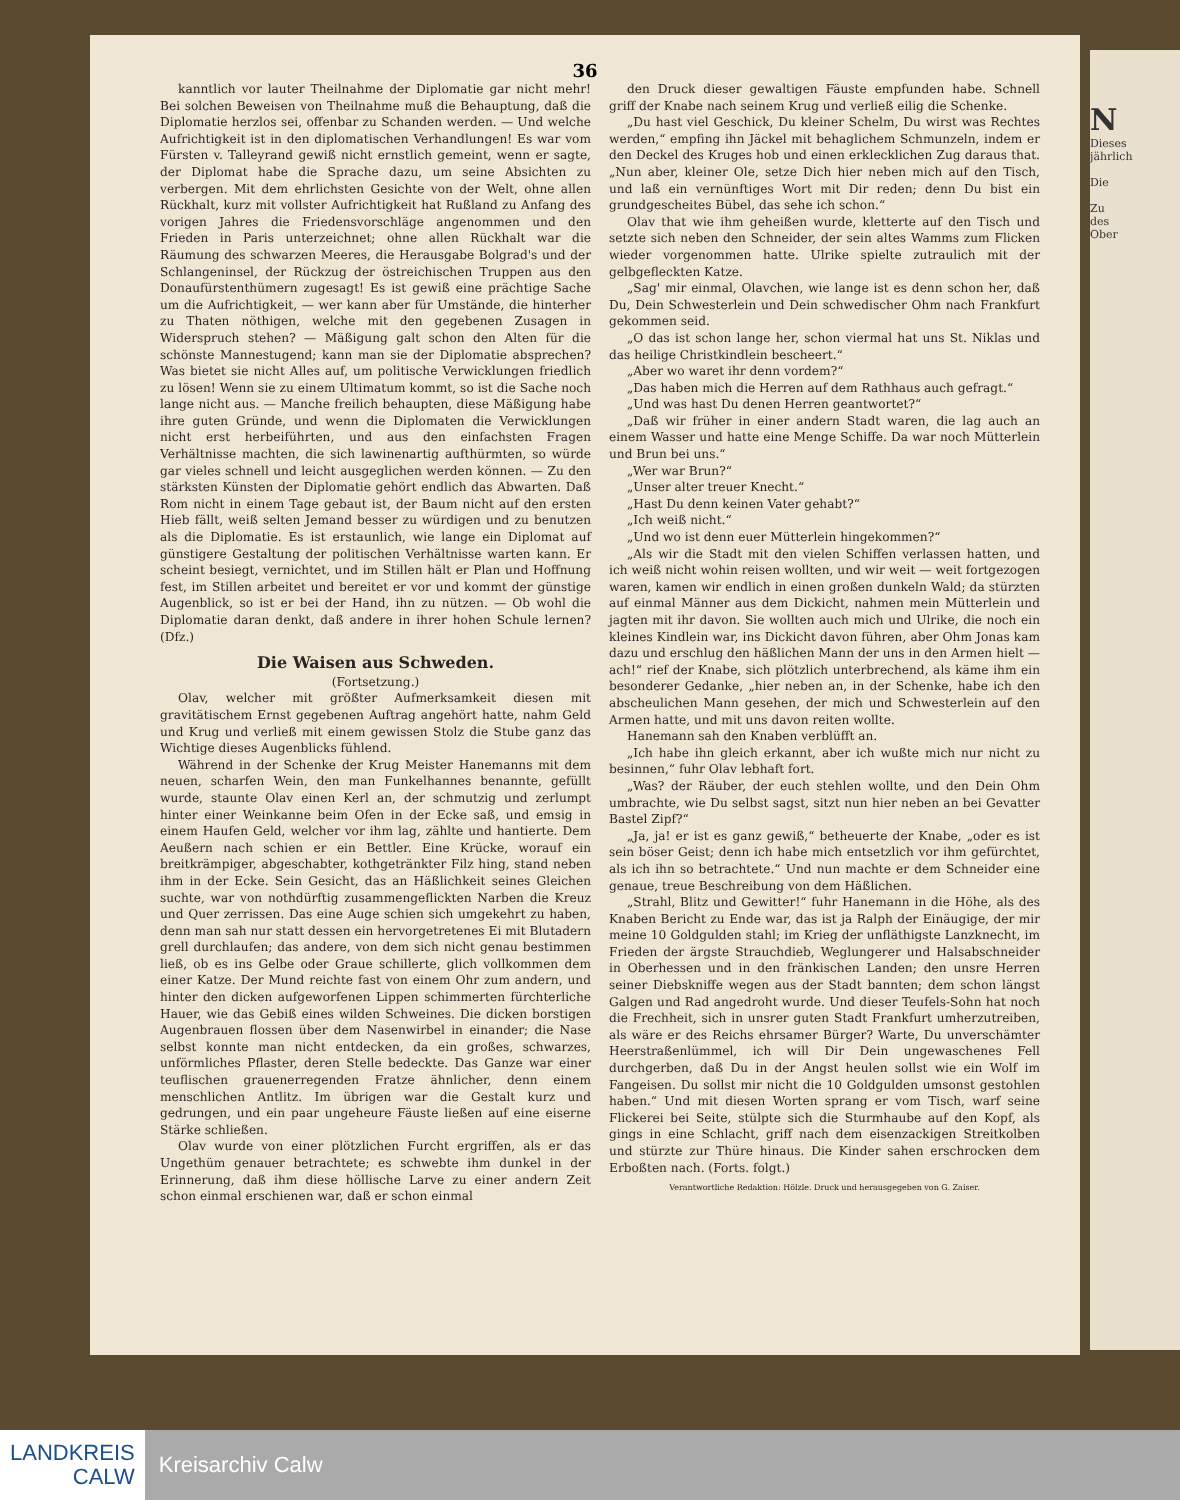36
kanntlich vor lauter Theilnahme der Diplomatie gar nicht mehr! Bei solchen Beweisen von Theilnahme muß die Behauptung, daß die Diplomatie herzlos sei, offenbar zu Schanden werden. — Und welche Aufrichtigkeit ist in den diplomatischen Verhandlungen! Es war vom Fürsten v. Talleyrand gewiß nicht ernstlich gemeint, wenn er sagte, der Diplomat habe die Sprache dazu, um seine Absichten zu verbergen. Mit dem ehrlichsten Gesichte von der Welt, ohne allen Rückhalt, kurz mit vollster Aufrichtigkeit hat Rußland zu Anfang des vorigen Jahres die Friedensvorschläge angenommen und den Frieden in Paris unterzeichnet; ohne allen Rückhalt war die Räumung des schwarzen Meeres, die Herausgabe Bolgrad's und der Schlangeninsel, der Rückzug der östreichischen Truppen aus den Donaufürstenthümern zugesagt! Es ist gewiß eine prächtige Sache um die Aufrichtigkeit, — wer kann aber für Umstände, die hinterher zu Thaten nöthigen, welche mit den gegebenen Zusagen in Widerspruch stehen? — Mäßigung galt schon den Alten für die schönste Mannestugend; kann man sie der Diplomatie absprechen? Was bietet sie nicht Alles auf, um politische Verwicklungen friedlich zu lösen! Wenn sie zu einem Ultimatum kommt, so ist die Sache noch lange nicht aus. — Manche freilich behaupten, diese Mäßigung habe ihre guten Gründe, und wenn die Diplomaten die Verwicklungen nicht erst herbeiführten, und aus den einfachsten Fragen Verhältnisse machten, die sich lawinenartig aufthürmten, so würde gar vieles schnell und leicht ausgeglichen werden können. — Zu den stärksten Künsten der Diplomatie gehört endlich das Abwarten. Daß Rom nicht in einem Tage gebaut ist, der Baum nicht auf den ersten Hieb fällt, weiß selten Jemand besser zu würdigen und zu benutzen als die Diplomatie. Es ist erstaunlich, wie lange ein Diplomat auf günstigere Gestaltung der politischen Verhältnisse warten kann. Er scheint besiegt, vernichtet, und im Stillen hält er Plan und Hoffnung fest, im Stillen arbeitet und bereitet er vor und kommt der günstige Augenblick, so ist er bei der Hand, ihn zu nützen. — Ob wohl die Diplomatie daran denkt, daß andere in ihrer hohen Schule lernen? (Dfz.)
Die Waisen aus Schweden.
(Fortsetzung.)
Olav, welcher mit größter Aufmerksamkeit diesen mit gravitätischem Ernst gegebenen Auftrag angehört hatte, nahm Geld und Krug und verließ mit einem gewissen Stolz die Stube ganz das Wichtige dieses Augenblicks fühlend.
Während in der Schenke der Krug Meister Hanemanns mit dem neuen, scharfen Wein, den man Funkelhannes benannte, gefüllt wurde, staunte Olav einen Kerl an, der schmutzig und zerlumpt hinter einer Weinkanne beim Ofen in der Ecke saß, und emsig in einem Haufen Geld, welcher vor ihm lag, zählte und hantierte. Dem Aeußern nach schien er ein Bettler. Eine Krücke, worauf ein breitkrämpiger, abgeschabter, kothgetränkter Filz hing, stand neben ihm in der Ecke. Sein Gesicht, das an Häßlichkeit seines Gleichen suchte, war von nothdürftig zusammengeflickten Narben die Kreuz und Quer zerrissen. Das eine Auge schien sich umgekehrt zu haben, denn man sah nur statt dessen ein hervorgetretenes Ei mit Blutadern grell durchlaufen; das andere, von dem sich nicht genau bestimmen ließ, ob es ins Gelbe oder Graue schillerte, glich vollkommen dem einer Katze. Der Mund reichte fast von einem Ohr zum andern, und hinter den dicken aufgeworfenen Lippen schimmerten fürchterliche Hauer, wie das Gebiß eines wilden Schweines. Die dicken borstigen Augenbrauen flossen über dem Nasenwirbel in einander; die Nase selbst konnte man nicht entdecken, da ein großes, schwarzes, unförmliches Pflaster, deren Stelle bedeckte. Das Ganze war einer teuflischen grauenerregenden Fratze ähnlicher, denn einem menschlichen Antlitz. Im übrigen war die Gestalt kurz und gedrungen, und ein paar ungeheure Fäuste ließen auf eine eiserne Stärke schließen.
Olav wurde von einer plötzlichen Furcht ergriffen, als er das Ungethüm genauer betrachtete; es schwebte ihm dunkel in der Erinnerung, daß ihm diese höllische Larve zu einer andern Zeit schon einmal erschienen war, daß er schon einmal
den Druck dieser gewaltigen Fäuste empfunden habe. Schnell griff der Knabe nach seinem Krug und verließ eilig die Schenke.
„Du hast viel Geschick, Du kleiner Schelm, Du wirst was Rechtes werden,“ empfing ihn Jäckel mit behaglichem Schmunzeln, indem er den Deckel des Kruges hob und einen erklecklichen Zug daraus that. „Nun aber, kleiner Ole, setze Dich hier neben mich auf den Tisch, und laß ein vernünftiges Wort mit Dir reden; denn Du bist ein grundgescheites Bübel, das sehe ich schon.“
Olav that wie ihm geheißen wurde, kletterte auf den Tisch und setzte sich neben den Schneider, der sein altes Wamms zum Flicken wieder vorgenommen hatte. Ulrike spielte zutraulich mit der gelbgefleckten Katze.
„Sag' mir einmal, Olavchen, wie lange ist es denn schon her, daß Du, Dein Schwesterlein und Dein schwedischer Ohm nach Frankfurt gekommen seid.
„O das ist schon lange her, schon viermal hat uns St. Niklas und das heilige Christkindlein bescheert.“
„Aber wo waret ihr denn vordem?“
„Das haben mich die Herren auf dem Rathhaus auch gefragt.“
„Und was hast Du denen Herren geantwortet?“
„Daß wir früher in einer andern Stadt waren, die lag auch an einem Wasser und hatte eine Menge Schiffe. Da war noch Mütterlein und Brun bei uns.“
„Wer war Brun?“
„Unser alter treuer Knecht.“
„Hast Du denn keinen Vater gehabt?“
„Ich weiß nicht.“
„Und wo ist denn euer Mütterlein hingekommen?“
„Als wir die Stadt mit den vielen Schiffen verlassen hatten, und ich weiß nicht wohin reisen wollten, und wir weit — weit fortgezogen waren, kamen wir endlich in einen großen dunkeln Wald; da stürzten auf einmal Männer aus dem Dickicht, nahmen mein Mütterlein und jagten mit ihr davon. Sie wollten auch mich und Ulrike, die noch ein kleines Kindlein war, ins Dickicht davon führen, aber Ohm Jonas kam dazu und erschlug den häßlichen Mann der uns in den Armen hielt — ach!“ rief der Knabe, sich plötzlich unterbrechend, als käme ihm ein besonderer Gedanke, „hier neben an, in der Schenke, habe ich den abscheulichen Mann gesehen, der mich und Schwesterlein auf den Armen hatte, und mit uns davon reiten wollte.
Hanemann sah den Knaben verblüfft an.
„Ich habe ihn gleich erkannt, aber ich wußte mich nur nicht zu besinnen,“ fuhr Olav lebhaft fort.
„Was? der Räuber, der euch stehlen wollte, und den Dein Ohm umbrachte, wie Du selbst sagst, sitzt nun hier neben an bei Gevatter Bastel Zipf?“
„Ja, ja! er ist es ganz gewiß,“ betheuerte der Knabe, „oder es ist sein böser Geist; denn ich habe mich entsetzlich vor ihm gefürchtet, als ich ihn so betrachtete.“ Und nun machte er dem Schneider eine genaue, treue Beschreibung von dem Häßlichen.
„Strahl, Blitz und Gewitter!“ fuhr Hanemann in die Höhe, als des Knaben Bericht zu Ende war, das ist ja Ralph der Einäugige, der mir meine 10 Goldgulden stahl; im Krieg der unfläthigste Lanzknecht, im Frieden der ärgste Strauchdieb, Weglungerer und Halsabschneider in Oberhessen und in den fränkischen Landen; den unsre Herren seiner Diebskniffe wegen aus der Stadt bannten; dem schon längst Galgen und Rad angedroht wurde. Und dieser Teufels-Sohn hat noch die Frechheit, sich in unsrer guten Stadt Frankfurt umherzutreiben, als wäre er des Reichs ehrsamer Bürger? Warte, Du unverschämter Heerstraßenlümmel, ich will Dir Dein ungewaschenes Fell durchgerben, daß Du in der Angst heulen sollst wie ein Wolf im Fangeisen. Du sollst mir nicht die 10 Goldgulden umsonst gestohlen haben.“ Und mit diesen Worten sprang er vom Tisch, warf seine Flickerei bei Seite, stülpte sich die Sturmhaube auf den Kopf, als gings in eine Schlacht, griff nach dem eisenzackigen Streitkolben und stürzte zur Thüre hinaus. Die Kinder sahen erschrocken dem Erboßten nach. (Forts. folgt.)
Verantwortliche Redaktion: Hölzle. Druck und herausgegeben von G. Zaiser.
N
Dieses
jährlich
Die
Zu
des
Ober
LANDKREIS
CALW
Kreisarchiv Calw